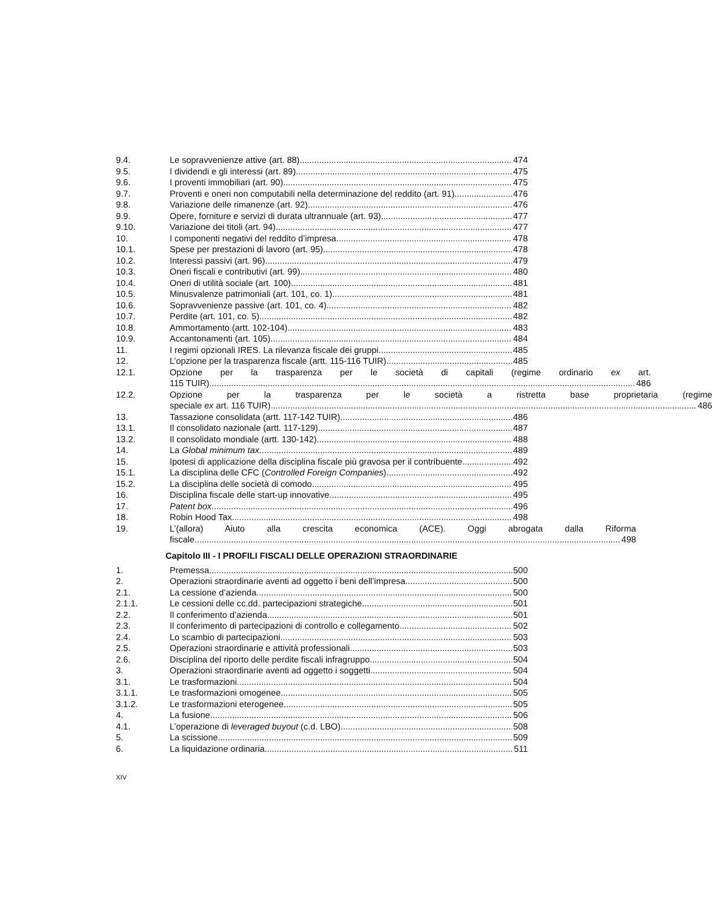9.4. Le sopravvenienze attive (art. 88) 474
9.5. I dividendi e gli interessi (art. 89) 475
9.6. I proventi immobiliari (art. 90) 475
9.7. Proventi e oneri non computabili nella determinazione del reddito (art. 91) 476
9.8. Variazione delle rimanenze (art. 92) 476
9.9. Opere, forniture e servizi di durata ultrannuale (art. 93) 477
9.10. Variazione dei titoli (art. 94) 477
10. I componenti negativi del reddito d’impresa 478
10.1. Spese per prestazioni di lavoro (art. 95) 478
10.2. Interessi passivi (art. 96) 479
10.3. Oneri fiscali e contributivi (art. 99) 480
10.4. Oneri di utilità sociale (art. 100) 481
10.5. Minusvalenze patrimoniali (art. 101, co. 1) 481
10.6. Sopravvenienze passive (art. 101, co. 4) 482
10.7. Perdite (art. 101, co. 5) 482
10.8. Ammortamento (artt. 102-104) 483
10.9. Accantonamenti (art. 105) 484
11. I regimi opzionali IRES. La rilevanza fiscale dei gruppi 485
12. L’opzione per la trasparenza fiscale (artt. 115-116 TUIR) 485
12.1. Opzione per la trasparenza per le società di capitali (regime ordinario ex art.
115 TUIR) 486
12.2. Opzione per la trasparenza per le società a ristretta base proprietaria (regime
speciale ex art. 116 TUIR) 486
13. Tassazione consolidata (artt. 117-142 TUIR) 486
13.1. Il consolidato nazionale (artt. 117-129) 487
13.2. Il consolidato mondiale (artt. 130-142) 488
14. La Global minimum tax 489
15. Ipotesi di applicazione della disciplina fiscale più gravosa per il contribuente 492
15.1. La disciplina delle CFC (Controlled Foreign Companies) 492
15.2. La disciplina delle società di comodo 495
16. Disciplina fiscale delle start-up innovative 495
17. Patent box 496
18. Robin Hood Tax 498
19. L’(allora) Aiuto alla crescita economica (ACE). Oggi abrogata dalla Riforma
fiscale 498
Capitolo III - I PROFILI FISCALI DELLE OPERAZIONI STRAORDINARIE
1. Premessa 500
2. Operazioni straordinarie aventi ad oggetto i beni dell’impresa 500
2.1. La cessione d’azienda 500
2.1.1. Le cessioni delle cc.dd. partecipazioni strategiche 501
2.2. Il conferimento d’azienda 501
2.3. Il conferimento di partecipazioni di controllo e collegamento 502
2.4. Lo scambio di partecipazioni 503
2.5. Operazioni straordinarie e attività professionali. 503
2.6. Disciplina del riporto delle perdite fiscali infragruppo. 504
3. Operazioni straordinarie aventi ad oggetto i soggetti 504
3.1. Le trasformazioni 504
3.1.1. Le trasformazioni omogenee 505
3.1.2. Le trasformazioni eterogenee 505
4. La fusione 506
4.1. L’operazione di leveraged buyout (c.d. LBO) 508
5. La scissione 509
6. La liquidazione ordinaria 511
XIV